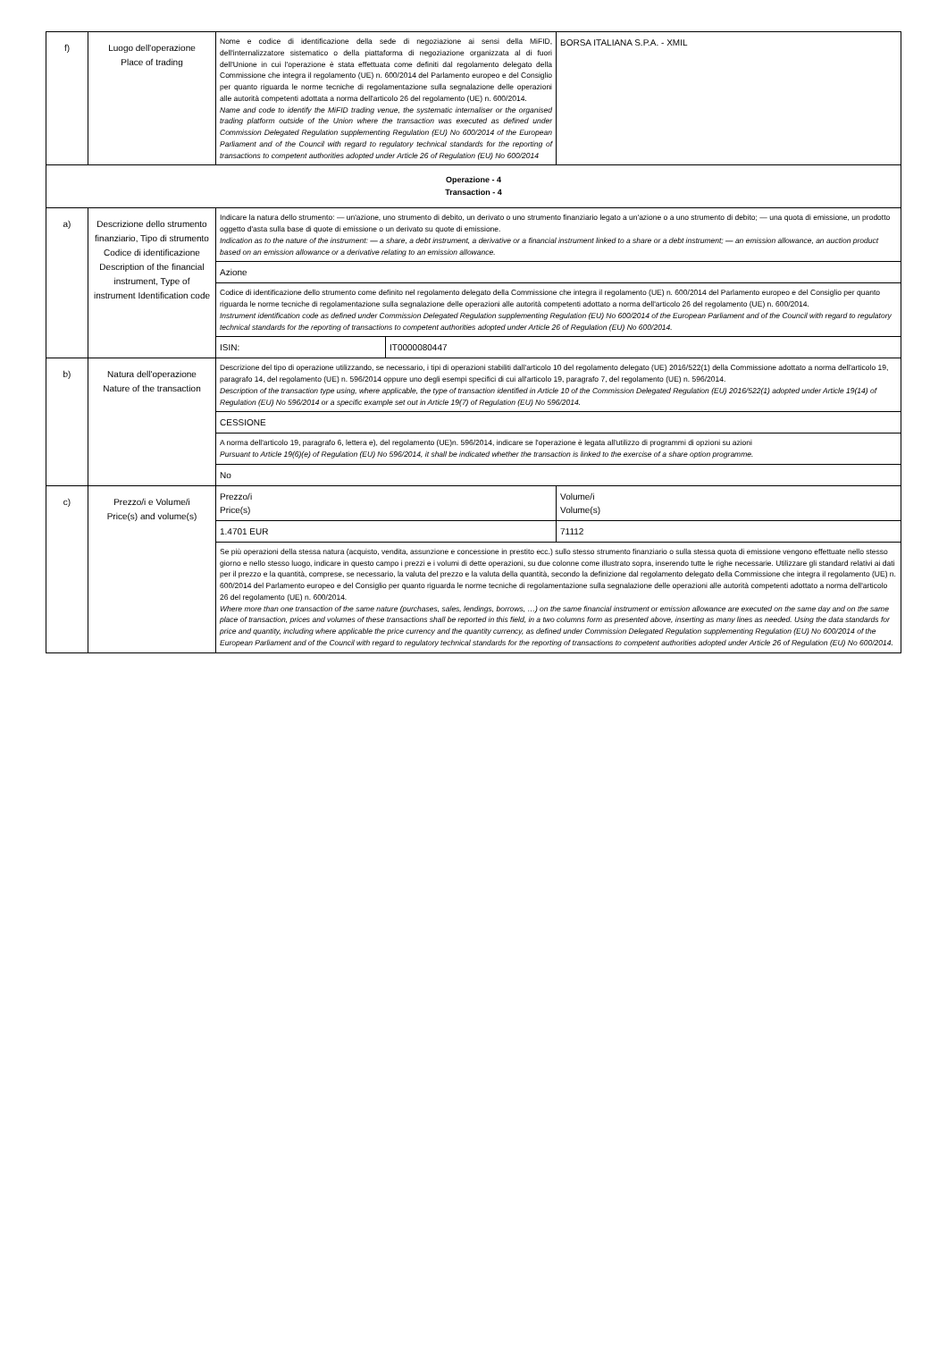| f) | Luogo dell'operazione Place of trading | Nome e codice di identificazione della sede di negoziazione ai sensi della MiFID, dell'internalizzatore sistematico o della piattaforma di negoziazione organizzata al di fuori dell'Unione in cui l'operazione è stata effettuata come definiti dal regolamento delegato della Commissione che integra il regolamento (UE) n. 600/2014 del Parlamento europeo e del Consiglio per quanto riguarda le norme tecniche di regolamentazione sulla segnalazione delle operazioni alle autorità competenti adottata a norma dell'articolo 26 del regolamento (UE) n. 600/2014. Name and code to identify the MiFID trading venue, the systematic internaliser or the organised trading platform outside of the Union where the transaction was executed as defined under Commission Delegated Regulation supplementing Regulation (EU) No 600/2014 of the European Parliament and of the Council with regard to regulatory technical standards for the reporting of transactions to competent authorities adopted under Article 26 of Regulation (EU) No 600/2014 | | BORSA ITALIANA S.P.A. - XMIL |
| Operazione - 4 Transaction - 4 | | | | |
| a) | Descrizione dello strumento finanziario, Tipo di strumento Codice di identificazione Description of the financial instrument, Type of instrument Identification code | Indicare la natura dello strumento: — un'azione, uno strumento di debito, un derivato o uno strumento finanziario legato a un'azione o a uno strumento di debito; — una quota di emissione, un prodotto oggetto d'asta sulla base di quote di emissione o un derivato su quote di emissione. Indication as to the nature of the instrument: — a share, a debt instrument, a derivative or a financial instrument linked to a share or a debt instrument; — an emission allowance, an auction product based on an emission allowance or a derivative relating to an emission allowance. | | |
| | | Azione | | |
| | | Codice di identificazione dello strumento come definito nel regolamento delegato della Commissione che integra il regolamento (UE) n. 600/2014 del Parlamento europeo e del Consiglio per quanto riguarda le norme tecniche di regolamentazione sulla segnalazione delle operazioni alle autorità competenti adottato a norma dell'articolo 26 del regolamento (UE) n. 600/2014. Instrument identification code as defined under Commission Delegated Regulation supplementing Regulation (EU) No 600/2014 of the European Parliament and of the Council with regard to regulatory technical standards for the reporting of transactions to competent authorities adopted under Article 26 of Regulation (EU) No 600/2014. | | |
| | | ISIN: | IT0000080447 | |
| b) | Natura dell'operazione Nature of the transaction | Descrizione del tipo di operazione utilizzando, se necessario, i tipi di operazioni stabiliti dall'articolo 10 del regolamento delegato (UE) 2016/522(1) della Commissione adottato a norma dell'articolo 19, paragrafo 14, del regolamento (UE) n. 596/2014 oppure uno degli esempi specifici di cui all'articolo 19, paragrafo 7, del regolamento (UE) n. 596/2014. Description of the transaction type using, where applicable, the type of transaction identified in Article 10 of the Commission Delegated Regulation (EU) 2016/522(1) adopted under Article 19(14) of Regulation (EU) No 596/2014 or a specific example set out in Article 19(7) of Regulation (EU) No 596/2014. | | |
| | | CESSIONE | | |
| | | A norma dell'articolo 19, paragrafo 6, lettera e), del regolamento (UE)n. 596/2014, indicare se l'operazione è legata all'utilizzo di programmi di opzioni su azioni Pursuant to Article 19(6)(e) of Regulation (EU) No 596/2014, it shall be indicated whether the transaction is linked to the exercise of a share option programme. | | |
| | | No | | |
| c) | Prezzo/i e Volume/i Price(s) and volume(s) | Prezzo/i Price(s) | | Volume/i Volume(s) |
| | | 1.4701 EUR | | 71112 |
| | | Se più operazioni della stessa natura (acquisto, vendita, assunzione e concessione in prestito ecc.) sullo stesso strumento finanziario o sulla stessa quota di emissione vengono effettuate nello stesso giorno e nello stesso luogo, indicare in questo campo i prezzi e i volumi di dette operazioni, su due colonne come illustrato sopra, inserendo tutte le righe necessarie. Utilizzare gli standard relativi ai dati per il prezzo e la quantità, comprese, se necessario, la valuta del prezzo e la valuta della quantità, secondo la definizione dal regolamento delegato della Commissione che integra il regolamento (UE) n. 600/2014 del Parlamento europeo e del Consiglio per quanto riguarda le norme tecniche di regolamentazione sulla segnalazione delle operazioni alle autorità competenti adottato a norma dell'articolo 26 del regolamento (UE) n. 600/2014. Where more than one transaction of the same nature (purchases, sales, lendings, borrows, …) on the same financial instrument or emission allowance are executed on the same day and on the same place of transaction, prices and volumes of these transactions shall be reported in this field, in a two columns form as presented above, inserting as many lines as needed. Using the data standards for price and quantity, including where applicable the price currency and the quantity currency, as defined under Commission Delegated Regulation supplementing Regulation (EU) No 600/2014 of the European Parliament and of the Council with regard to regulatory technical standards for the reporting of transactions to competent authorities adopted under Article 26 of Regulation (EU) No 600/2014. | | |